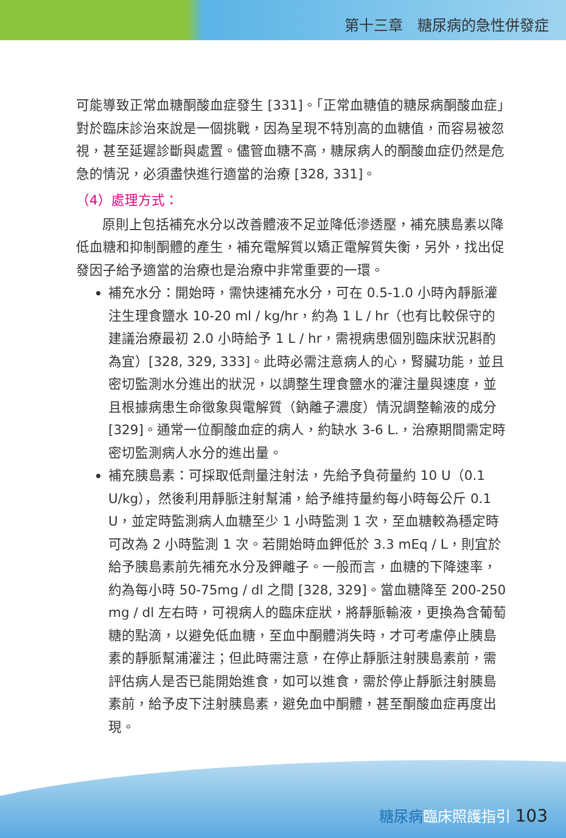第十三章　糖尿病的急性併發症
可能導致正常血糖酮酸血症發生 [331]。「正常血糖值的糖尿病酮酸血症」對於臨床診治來說是一個挑戰，因為呈現不特別高的血糖值，而容易被忽視，甚至延遲診斷與處置。儘管血糖不高，糖尿病人的酮酸血症仍然是危急的情況，必須盡快進行適當的治療 [328, 331]。
（4）處理方式：
原則上包括補充水分以改善體液不足並降低滲透壓，補充胰島素以降低血糖和抑制酮體的產生，補充電解質以矯正電解質失衡，另外，找出促發因子給予適當的治療也是治療中非常重要的一環。
補充水分：開始時，需快速補充水分，可在 0.5-1.0 小時內靜脈灌注生理食鹽水 10-20 ml / kg/hr，約為 1 L / hr（也有比較保守的建議治療最初 2.0 小時給予 1 L / hr，需視病患個別臨床狀況斟酌為宜）[328, 329, 333]。此時必需注意病人的心，腎臟功能，並且密切監測水分進出的狀況，以調整生理食鹽水的灌注量與速度，並且根據病患生命徵象與電解質（鈉離子濃度）情況調整輸液的成分 [329]。通常一位酮酸血症的病人，約缺水 3-6 L.，治療期間需定時密切監測病人水分的進出量。
補充胰島素：可採取低劑量注射法，先給予負荷量約 10 U（0.1 U/kg），然後利用靜脈注射幫浦，給予維持量約每小時每公斤 0.1 U，並定時監測病人血糖至少 1 小時監測 1 次，至血糖較為穩定時可改為 2 小時監測 1 次。若開始時血鉀低於 3.3 mEq / L，則宜於給予胰島素前先補充水分及鉀離子。一般而言，血糖的下降速率，約為每小時 50-75mg / dl 之間 [328, 329]。當血糖降至 200-250 mg / dl 左右時，可視病人的臨床症狀，將靜脈輸液，更換為含葡萄糖的點滴，以避免低血糖，至血中酮體消失時，才可考慮停止胰島素的靜脈幫浦灌注；但此時需注意，在停止靜脈注射胰島素前，需評估病人是否已能開始進食，如可以進食，需於停止靜脈注射胰島素前，給予皮下注射胰島素，避免血中酮體，甚至酮酸血症再度出現。
糖尿病臨床照護指引 103